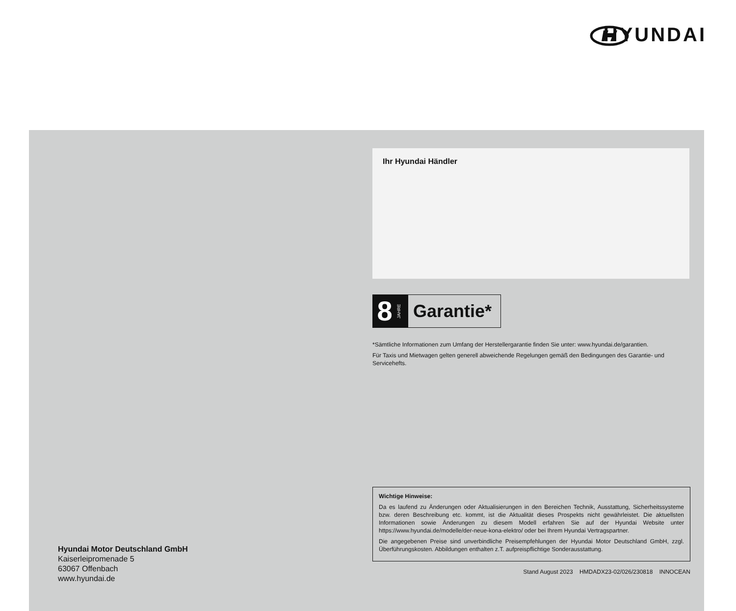HYUNDAI
Hyundai Motor Deutschland GmbH
Kaiserleipromenade 5
63067 Offenbach
www.hyundai.de
Ihr Hyundai Händler
8
JAHRE
Garantie*
*Sämtliche Informationen zum Umfang der Herstellergarantie finden Sie unter: www.hyundai.de/garantien.
Für Taxis und Mietwagen gelten generell abweichende Regelungen gemäß den Bedingungen des Garantie- und Servicehefts.
Wichtige Hinweise:
Da es laufend zu Änderungen oder Aktualisierungen in den Bereichen Technik, Ausstattung, Sicherheitssysteme bzw. deren Beschreibung etc. kommt, ist die Aktualität dieses Prospekts nicht gewährleistet. Die aktuellsten Informationen sowie Änderungen zu diesem Modell erfahren Sie auf der Hyundai Website unter https://www.hyundai.de/modelle/der-neue-kona-elektro/ oder bei Ihrem Hyundai Vertragspartner.
Die angegebenen Preise sind unverbindliche Preisempfehlungen der Hyundai Motor Deutschland GmbH, zzgl. Überführungskosten. Abbildungen enthalten z.T. aufpreispflichtige Sonderausstattung.
Stand August 2023 HMDADX23-02/026/230818 INNOCEAN